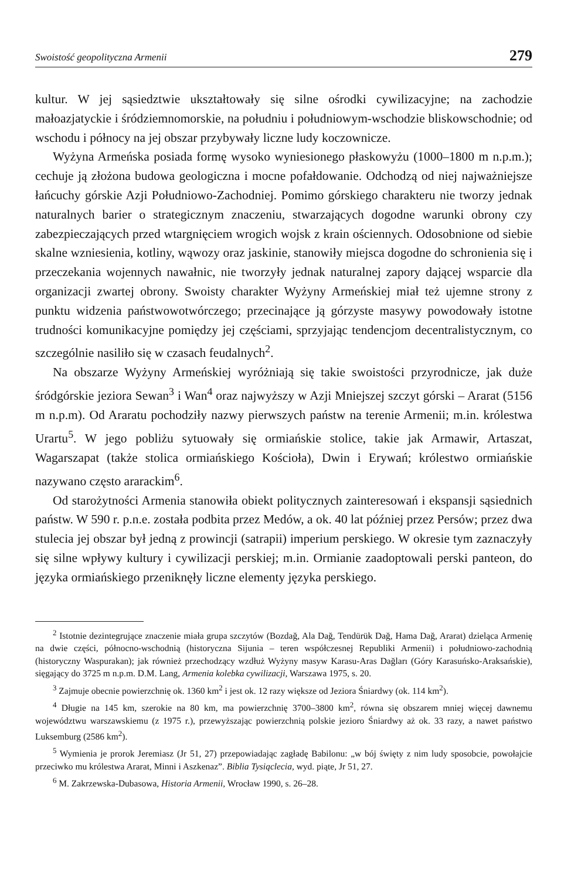Swoistość geopolityczna Armenii 279
kultur. W jej sąsiedztwie ukształtowały się silne ośrodki cywilizacyjne; na zachodzie małoazjatyckie i śródziemnomorskie, na południu i południowym-wschodzie bliskowschodnie; od wschodu i północy na jej obszar przybywały liczne ludy koczownicze.
Wyżyna Armeńska posiada formę wysoko wyniesionego płaskowyżu (1000–1800 m n.p.m.); cechuje ją złożona budowa geologiczna i mocne pofałdowanie. Odchodzą od niej najważniejsze łańcuchy górskie Azji Południowo-Zachodniej. Pomimo górskiego charakteru nie tworzy jednak naturalnych barier o strategicznym znaczeniu, stwarzających dogodne warunki obrony czy zabezpieczających przed wtargnięciem wrogich wojsk z krain ościennych. Odosobnione od siebie skalne wzniesienia, kotliny, wąwozy oraz jaskinie, stanowiły miejsca dogodne do schronienia się i przeczekania wojennych nawałnic, nie tworzyły jednak naturalnej zapory dającej wsparcie dla organizacji zwartej obrony. Swoisty charakter Wyżyny Armeńskiej miał też ujemne strony z punktu widzenia państwowotwórczego; przecinające ją górzyste masywy powodowały istotne trudności komunikacyjne pomiędzy jej częściami, sprzyjając tendencjom decentralistycznym, co szczególnie nasiliło się w czasach feudalnych<sup>2</sup>.
Na obszarze Wyżyny Armeńskiej wyróżniają się takie swoistości przyrodnicze, jak duże śródgórskie jeziora Sewan<sup>3</sup> i Wan<sup>4</sup> oraz najwyższy w Azji Mniejszej szczyt górski – Ararat (5156 m n.p.m). Od Araratu pochodziły nazwy pierwszych państw na terenie Armenii; m.in. królestwa Urartu<sup>5</sup>. W jego pobliżu sytuowały się ormiańskie stolice, takie jak Armawir, Artaszat, Wagarszapat (także stolica ormiańskiego Kościoła), Dwin i Erywań; królestwo ormiańskie nazywano często ararackim<sup>6</sup>.
Od starożytności Armenia stanowiła obiekt politycznych zainteresowań i ekspansji sąsiednich państw. W 590 r. p.n.e. została podbita przez Medów, a ok. 40 lat później przez Persów; przez dwa stulecia jej obszar był jedną z prowincji (satrapii) imperium perskiego. W okresie tym zaznaczyły się silne wpływy kultury i cywilizacji perskiej; m.in. Ormianie zaadoptowali perski panteon, do języka ormiańskiego przeniknęły liczne elementy języka perskiego.
<sup>2</sup> Istotnie dezintegrujące znaczenie miała grupa szczytów (Bozdağ, Ala Dağ, Tendürük Dağ, Hama Dağ, Ararat) dzieląca Armenię na dwie części, północno-wschodnią (historyczna Sijunia – teren współczesnej Republiki Armenii) i południowo-zachodnią (historyczny Waspurakan); jak również przechodzący wzdłuż Wyżyny masyw Karasu-Aras Dağları (Góry Karasuńsko-Araksańskie), sięgający do 3725 m n.p.m. D.M. Lang, Armenia kolebka cywilizacji, Warszawa 1975, s. 20.
<sup>3</sup> Zajmuje obecnie powierzchnię ok. 1360 km<sup>2</sup> i jest ok. 12 razy większe od Jeziora Śniardwy (ok. 114 km<sup>2</sup>).
<sup>4</sup> Długie na 145 km, szerokie na 80 km, ma powierzchnię 3700–3800 km<sup>2</sup>, równa się obszarem mniej więcej dawnemu województwu warszawskiemu (z 1975 r.), przewyższając powierzchnią polskie jezioro Śniardwy aż ok. 33 razy, a nawet państwo Luksemburg (2586 km<sup>2</sup>).
<sup>5</sup> Wymienia je prorok Jeremiasz (Jr 51, 27) przepowiadając zagładę Babilonu: „w bój święty z nim ludy sposobcie, powołajcie przeciwko mu królestwa Ararat, Minni i Aszkenaz”. Biblia Tysiąclecia, wyd. piąte, Jr 51, 27.
<sup>6</sup> M. Zakrzewska-Dubasowa, Historia Armenii, Wrocław 1990, s. 26–28.